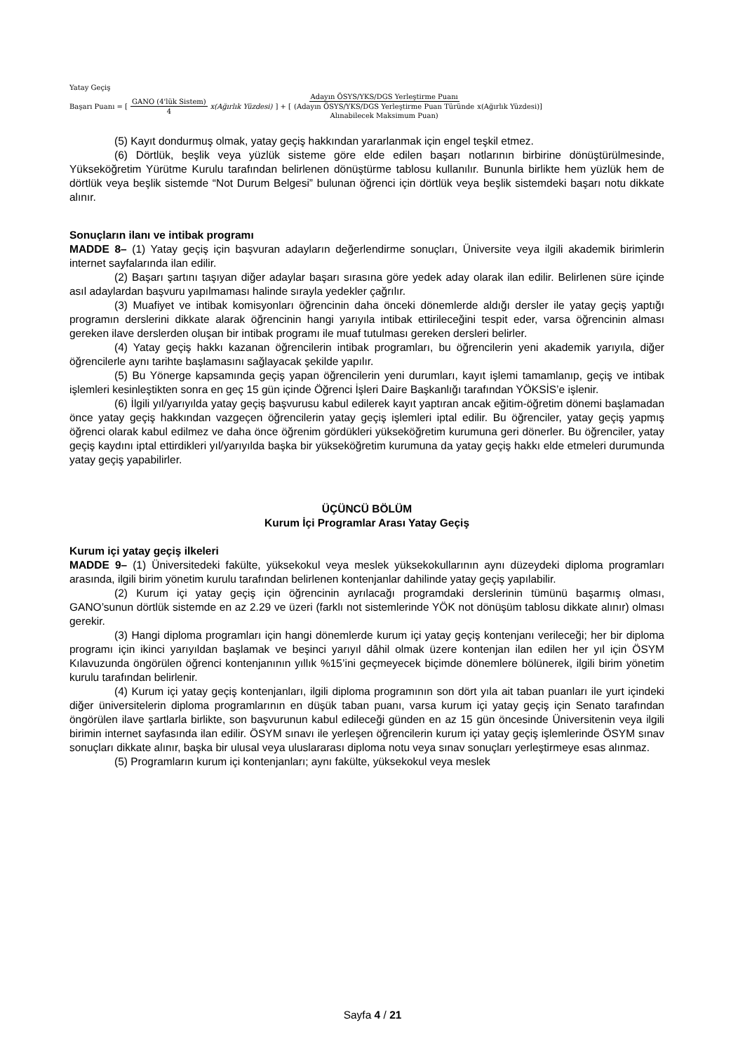Yatay Geçiş
Başarı Puanı = [GANO (4'lük Sistem) 4 x(Ağırlık Yüzdesi)] + [Adayın ÖSYS/YKS/DGS Yerleştirme Puanı (Adayın ÖSYS/YKS/DGS Yerleştirme Puan Türünde Alınabilecek Maksimum Puan) x(Ağırlık Yüzdesi)]
(5) Kayıt dondurmuş olmak, yatay geçiş hakkından yararlanmak için engel teşkil etmez.
(6) Dörtlük, beşlik veya yüzlük sisteme göre elde edilen başarı notlarının birbirine dönüştürülmesinde, Yükseköğretim Yürütme Kurulu tarafından belirlenen dönüştürme tablosu kullanılır. Bununla birlikte hem yüzlük hem de dörtlük veya beşlik sistemde “Not Durum Belgesi” bulunan öğrenci için dörtlük veya beşlik sistemdeki başarı notu dikkate alınır.
Sonuçların ilanı ve intibak programı
MADDE 8– (1) Yatay geçiş için başvuran adayların değerlendirme sonuçları, Üniversite veya ilgili akademik birimlerin internet sayfalarında ilan edilir.
(2) Başarı şartını taşıyan diğer adaylar başarı sırasına göre yedek aday olarak ilan edilir. Belirlenen süre içinde asıl adaylardan başvuru yapılmaması halinde sırayla yedekler çağrılır.
(3) Muafiyet ve intibak komisyonları öğrencinin daha önceki dönemlerde aldığı dersler ile yatay geçiş yaptığı programın derslerini dikkate alarak öğrencinin hangi yarıyıla intibak ettirileceğini tespit eder, varsa öğrencinin alması gereken ilave derslerden oluşan bir intibak programı ile muaf tutulması gereken dersleri belirler.
(4) Yatay geçiş hakkı kazanan öğrencilerin intibak programları, bu öğrencilerin yeni akademik yarıyıla, diğer öğrencilerle aynı tarihte başlamasını sağlayacak şekilde yapılır.
(5) Bu Yönerge kapsamında geçiş yapan öğrencilerin yeni durumları, kayıt işlemi tamamlanıp, geçiş ve intibak işlemleri kesinleştikten sonra en geç 15 gün içinde Öğrenci İşleri Daire Başkanlığı tarafından YÖKSİS’e işlenir.
(6) İlgili yıl/yarıyılda yatay geçiş başvurusu kabul edilerek kayıt yaptıran ancak eğitim-öğretim dönemi başlamadan önce yatay geçiş hakkından vazgeçen öğrencilerin yatay geçiş işlemleri iptal edilir. Bu öğrenciler, yatay geçiş yapmış öğrenci olarak kabul edilmez ve daha önce öğrenim gördükleri yükseköğretim kurumuna geri dönerler. Bu öğrenciler, yatay geçiş kaydını iptal ettirdikleri yıl/yarıyılda başka bir yükseköğretim kurumuna da yatay geçiş hakkı elde etmeleri durumunda yatay geçiş yapabilirler.
ÜÇÜNCÜ BÖLÜM
Kurum İçi Programlar Arası Yatay Geçiş
Kurum içi yatay geçiş ilkeleri
MADDE 9– (1) Üniversitedeki fakülte, yüksekokul veya meslek yüksekokullarının aynı düzeydeki diploma programları arasında, ilgili birim yönetim kurulu tarafından belirlenen kontenjanlar dahilinde yatay geçiş yapılabilir.
(2) Kurum içi yatay geçiş için öğrencinin ayrılacağı programdaki derslerinin tümünü başarmış olması, GANO’sunun dörtlük sistemde en az 2.29 ve üzeri (farklı not sistemlerinde YÖK not dönüşüm tablosu dikkate alınır) olması gerekir.
(3) Hangi diploma programları için hangi dönemlerde kurum içi yatay geçiş kontenjanı verileceği; her bir diploma programı için ikinci yarıyıldan başlamak ve beşinci yarıyıl dâhil olmak üzere kontenjan ilan edilen her yıl için ÖSYM Kılavuzunda öngörülen öğrenci kontenjanının yıllık %15’ini geçmeyecek biçimde dönemlere bölünerek, ilgili birim yönetim kurulu tarafından belirlenir.
(4) Kurum içi yatay geçiş kontenjanları, ilgili diploma programının son dört yıla ait taban puanları ile yurt içindeki diğer üniversitelerin diploma programlarının en düşük taban puanı, varsa kurum içi yatay geçiş için Senato tarafından öngörülen ilave şartlarla birlikte, son başvurunun kabul edileceği günden en az 15 gün öncesinde Üniversitenin veya ilgili birimin internet sayfasında ilan edilir. ÖSYM sınavı ile yerleşen öğrencilerin kurum içi yatay geçiş işlemlerinde ÖSYM sınav sonuçları dikkate alınır, başka bir ulusal veya uluslararası diploma notu veya sınav sonuçları yerleştirmeye esas alınmaz.
(5) Programların kurum içi kontenjanları; aynı fakülte, yüksekokul veya meslek
Sayfa 4 / 21